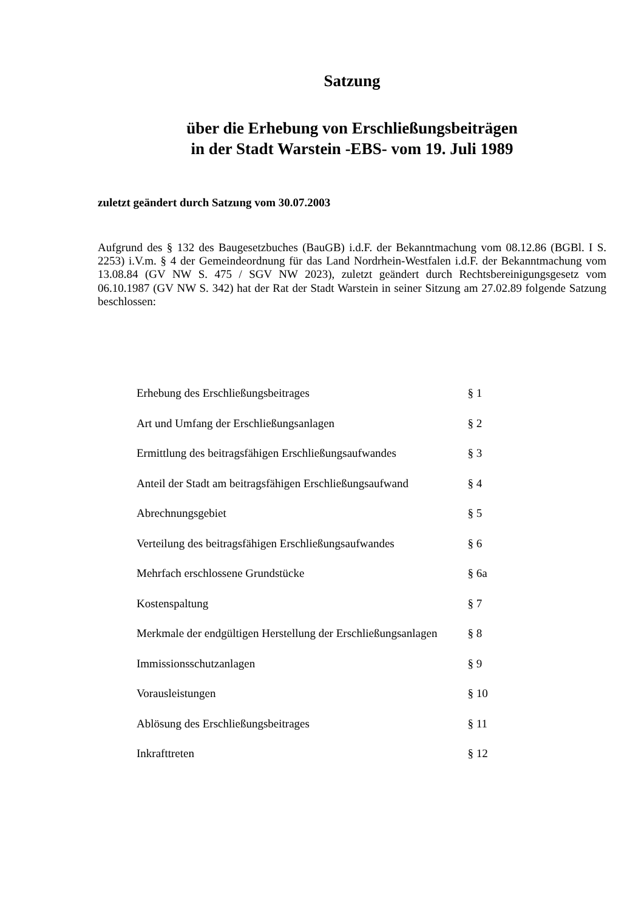Satzung
über die Erhebung von Erschließungsbeiträgen
in der Stadt Warstein -EBS- vom 19. Juli 1989
zuletzt geändert durch Satzung vom 30.07.2003
Aufgrund des § 132 des Baugesetzbuches (BauGB) i.d.F. der Bekanntmachung vom 08.12.86 (BGBl. I S. 2253) i.V.m. § 4 der Gemeindeordnung für das Land Nordrhein-Westfalen i.d.F. der Bekanntmachung vom 13.08.84 (GV NW S. 475 / SGV NW 2023), zuletzt geändert durch Rechtsbereinigungsgesetz vom 06.10.1987 (GV NW S. 342) hat der Rat der Stadt Warstein in seiner Sitzung am 27.02.89 folgende Satzung beschlossen:
| Erhebung des Erschließungsbeitrages | § 1 |
| Art und Umfang der Erschließungsanlagen | § 2 |
| Ermittlung des beitragsfähigen Erschließungsaufwandes | § 3 |
| Anteil der Stadt am beitragsfähigen Erschließungsaufwand | § 4 |
| Abrechnungsgebiet | § 5 |
| Verteilung des beitragsfähigen Erschließungsaufwandes | § 6 |
| Mehrfach erschlossene Grundstücke | § 6a |
| Kostenspaltung | § 7 |
| Merkmale der endgültigen Herstellung der Erschließungsanlagen | § 8 |
| Immissionsschutzanlagen | § 9 |
| Vorausleistungen | § 10 |
| Ablösung des Erschließungsbeitrages | § 11 |
| Inkrafttreten | § 12 |